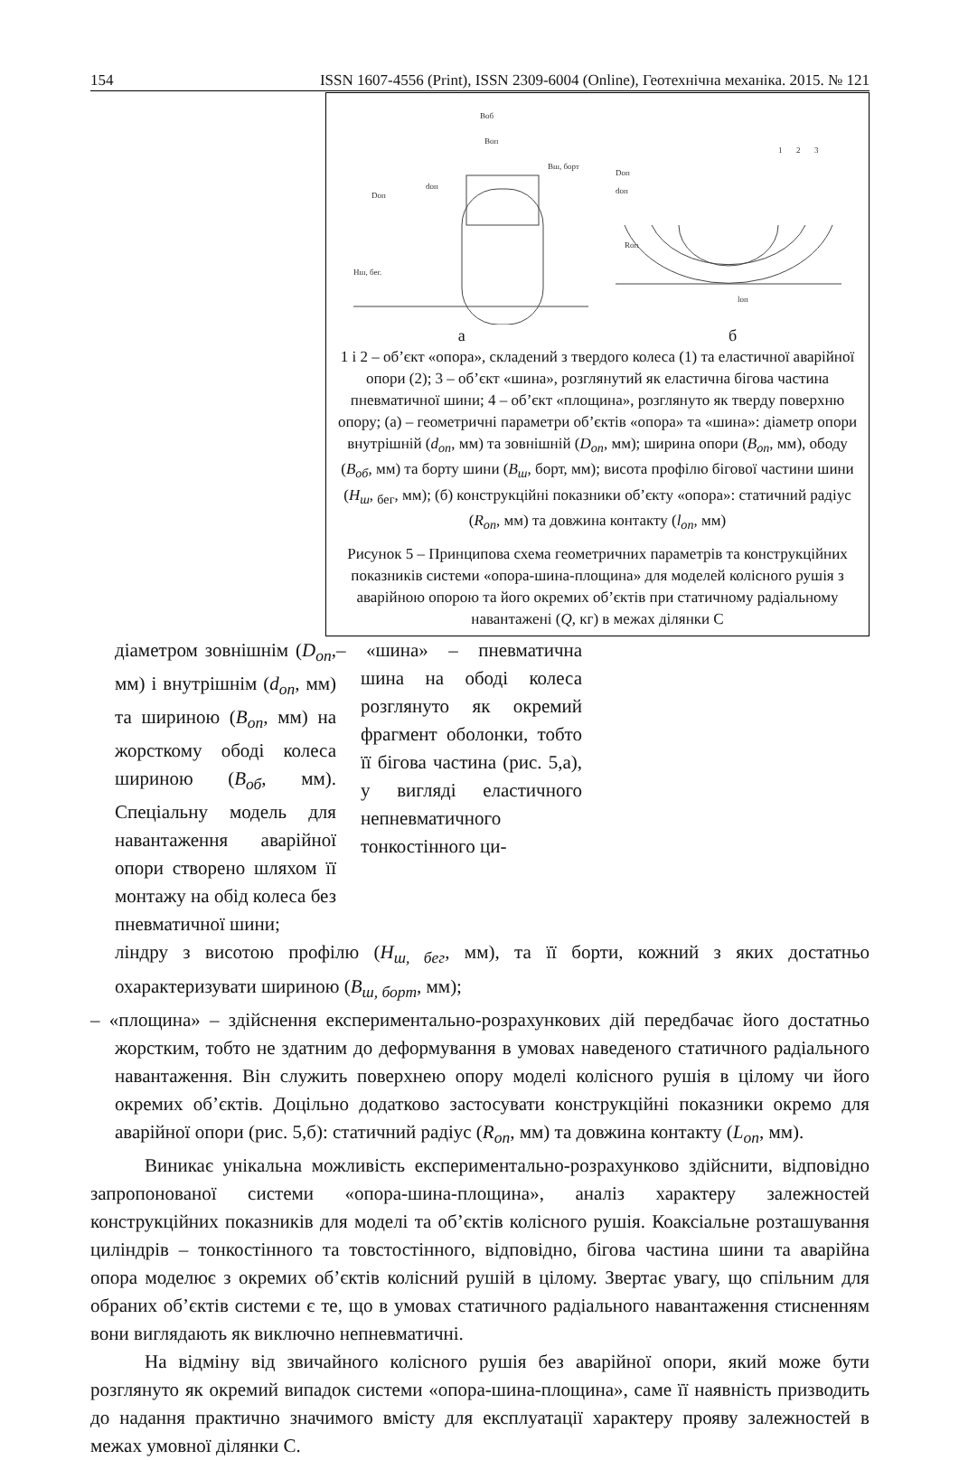154 ISSN 1607-4556 (Print), ISSN 2309-6004 (Online), Геотехнічна механіка. 2015. № 121
Воб
Воп
Вш, борт
Dоп
dоп
Нш, бег.
Dоп
dоп
Rоп
lоп
1
2
3
а б
1 і 2 – об’єкт «опора», складений з твердого колеса (1) та еластичної аварійної опори (2); 3 – об’єкт «шина», розглянутий як еластична бігова частина пневматичної шини; 4 – об’єкт «площина», розглянуто як тверду поверхню опору; (а) – геометричні параметри об’єктів «опора» та «шина»: діаметр опори внутрішній (d<sub>оп</sub>, мм) та зовнішній (D<sub>оп</sub>, мм); ширина опори (B<sub>оп</sub>, мм), ободу (B<sub>об</sub>, мм) та борту шини (B<sub>ш</sub>, борт, мм); висота профілю бігової частини шини (H<sub>ш</sub>, <sub>бег</sub>, мм); (б) конструкційні показники об’єкту «опора»: статичний радіус (R<sub>оп</sub>, мм) та довжина контакту (l<sub>оп</sub>, мм)
Рисунок 5 – Принципова схема геометричних параметрів та конструкційних показників системи «опора-шина-площина» для моделей колісного рушія з аварійною опорою та його окремих об’єктів при статичному радіальному навантажені (Q, кг) в межах ділянки С
діаметром зовнішнім (D<sub>оп</sub>, мм) і внутрішнім (d<sub>оп</sub>, мм) та шириною (B<sub>оп</sub>, мм) на жорсткому ободі колеса шириною (B<sub>об</sub>, мм). Спеціальну модель для навантаження аварійної опори створено шляхом її монтажу на обід колеса без пневматичної шини;
– «шина» – пневматична шина на ободі колеса розглянуто як окремий фрагмент оболонки, тобто її бігова частина (рис. 5,а), у вигляді еластичного непневматичного тонкостінного ци-
ліндру з висотою профілю (H<sub>ш, бег</sub>, мм), та її борти, кожний з яких достатньо охарактеризувати шириною (B<sub>ш, борт</sub>, мм);
– «площина» – здійснення експериментально-розрахункових дій передбачає його достатньо жорстким, тобто не здатним до деформування в умовах наведеного статичного радіального навантаження. Він служить поверхнею опору моделі колісного рушія в цілому чи його окремих об’єктів. Доцільно додатково застосувати конструкційні показники окремо для аварійної опори (рис. 5,б): статичний радіус (R<sub>оп</sub>, мм) та довжина контакту (L<sub>оп</sub>, мм).
Виникає унікальна можливість експериментально-розрахунково здійснити, відповідно запропонованої системи «опора-шина-площина», аналіз характеру залежностей конструкційних показників для моделі та об’єктів колісного рушія. Коаксіальне розташування циліндрів – тонкостінного та товстостінного, відповідно, бігова частина шини та аварійна опора моделює з окремих об’єктів колісний рушій в цілому. Звертає увагу, що спільним для обраних об’єктів системи є те, що в умовах статичного радіального навантаження стисненням вони виглядають як виключно непневматичні.
На відміну від звичайного колісного рушія без аварійної опори, який може бути розглянуто як окремий випадок системи «опора-шина-площина», саме її наявність призводить до надання практично значимого вмісту для експлуатації характеру прояву залежностей в межах умовної ділянки С.